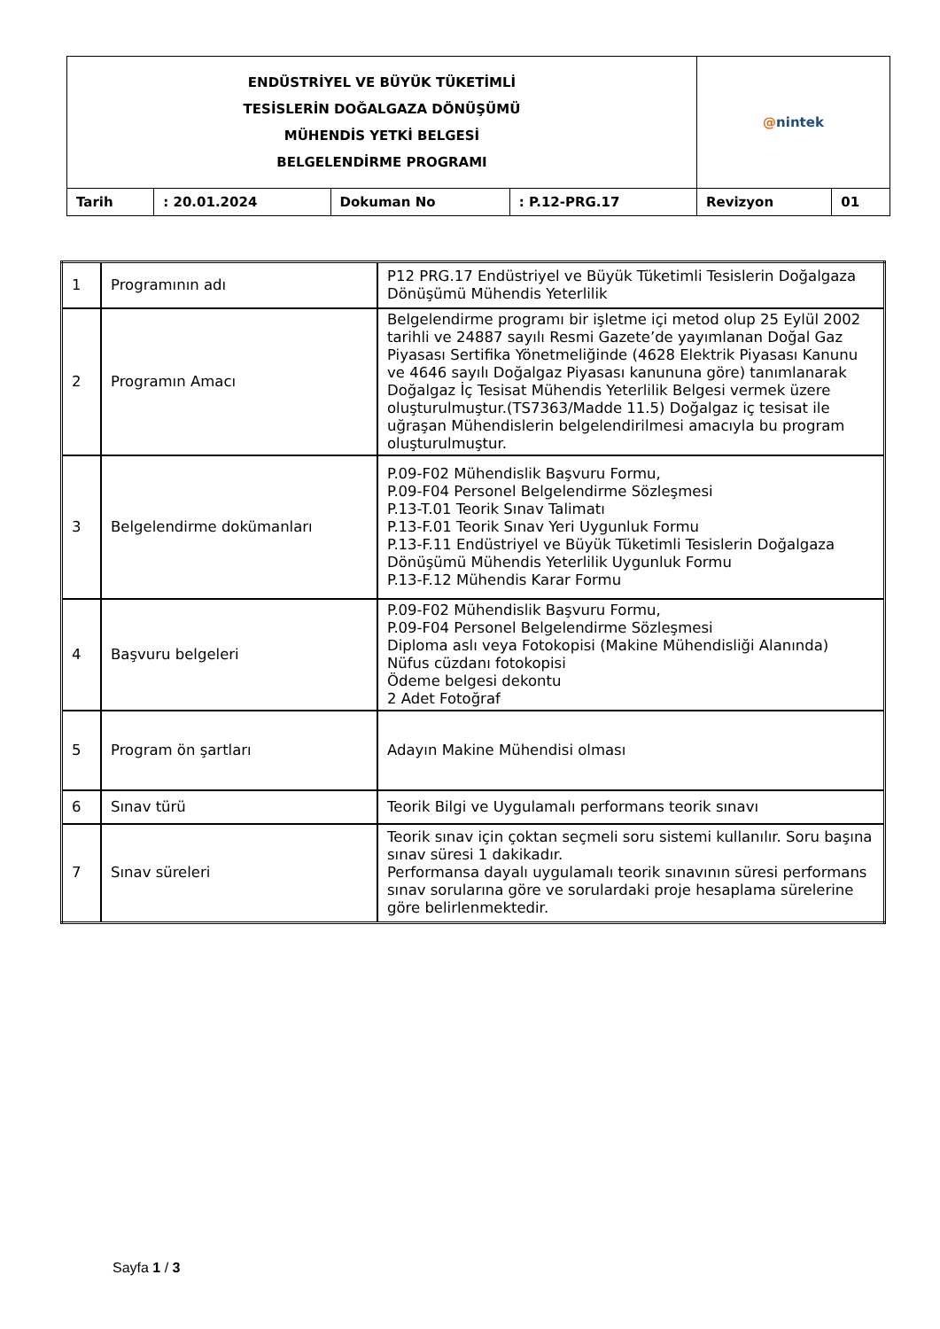| ENDÜSTRİYEL VE BÜYÜK TÜKETİMLİ TESİSLERİN DOĞALGAZA DÖNÜŞÜMÜ MÜHENDİS YETKİ BELGESİ BELGELENDİRME PROGRAMI | | | | @ nintek | |
| Tarih | : 20.01.2024 | Dokuman No | : P.12-PRG.17 | Revizyon | 01 |
| 1 | Programının adı | P12 PRG.17 Endüstriyel ve Büyük Tüketimli Tesislerin Doğalgaza Dönüşümü Mühendis Yeterlilik |
| 2 | Programın Amacı | Belgelendirme programı bir işletme içi metod olup 25 Eylül 2002 tarihli ve 24887 sayılı Resmi Gazete’de yayımlanan Doğal Gaz Piyasası Sertifika Yönetmeliğinde (4628 Elektrik Piyasası Kanunu ve 4646 sayılı Doğalgaz Piyasası kanununa göre) tanımlanarak Doğalgaz İç Tesisat Mühendis Yeterlilik Belgesi vermek üzere oluşturulmuştur.(TS7363/Madde 11.5) Doğalgaz iç tesisat ile uğraşan Mühendislerin belgelendirilmesi amacıyla bu program oluşturulmuştur. |
| 3 | Belgelendirme dokümanları | P.09-F02 Mühendislik Başvuru Formu, P.09-F04 Personel Belgelendirme Sözleşmesi P.13-T.01 Teorik Sınav Talimatı P.13-F.01 Teorik Sınav Yeri Uygunluk Formu P.13-F.11 Endüstriyel ve Büyük Tüketimli Tesislerin Doğalgaza Dönüşümü Mühendis Yeterlilik Uygunluk Formu P.13-F.12 Mühendis Karar Formu |
| 4 | Başvuru belgeleri | P.09-F02 Mühendislik Başvuru Formu, P.09-F04 Personel Belgelendirme Sözleşmesi Diploma aslı veya Fotokopisi (Makine Mühendisliği Alanında) Nüfus cüzdanı fotokopisi Ödeme belgesi dekontu 2 Adet Fotoğraf |
| 5 | Program ön şartları | Adayın Makine Mühendisi olması |
| 6 | Sınav türü | Teorik Bilgi ve Uygulamalı performans teorik sınavı |
| 7 | Sınav süreleri | Teorik sınav için çoktan seçmeli soru sistemi kullanılır. Soru başına sınav süresi 1 dakikadır. Performansa dayalı uygulamalı teorik sınavının süresi performans sınav sorularına göre ve sorulardaki proje hesaplama sürelerine göre belirlenmektedir. |
Sayfa 1 / 3